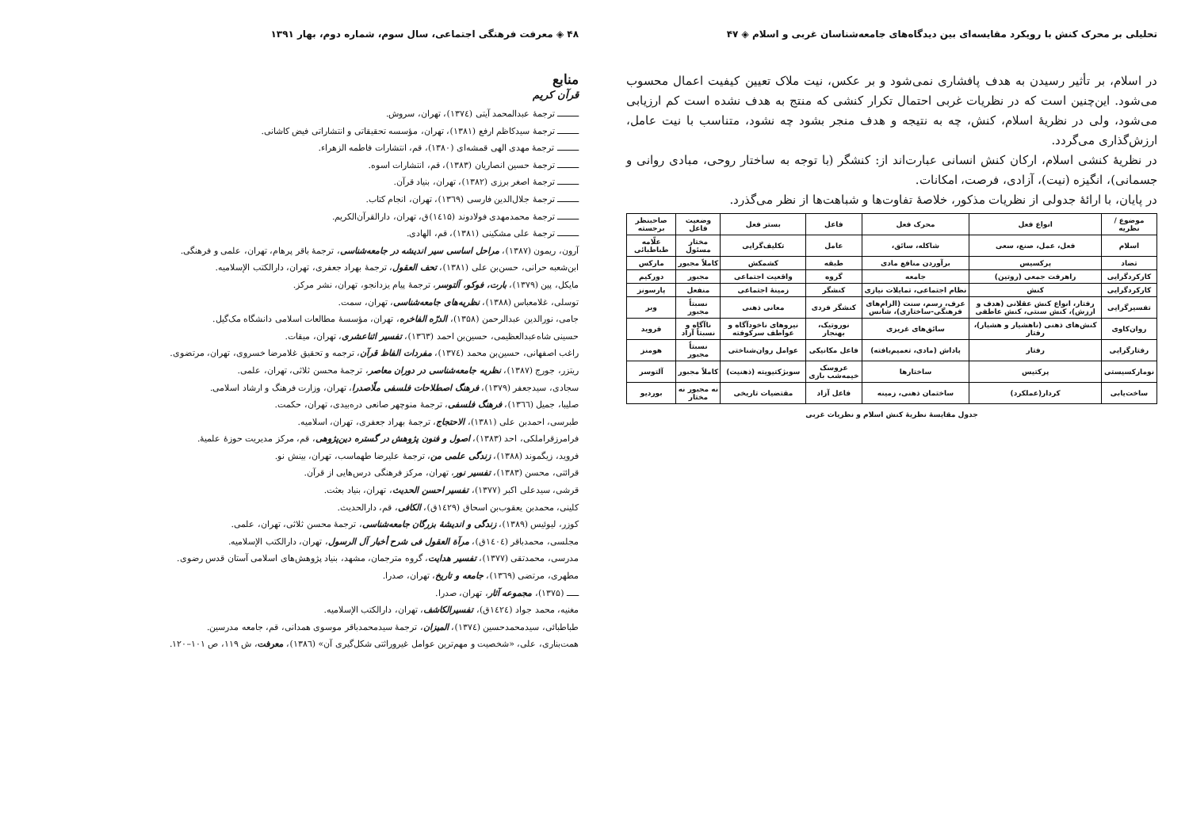تحلیلی بر محرک کنش با رویکرد مقایسه‌ای بین دیدگاه‌های جامعه‌شناسان غربی و اسلام ◈ ۴۷
در اسلام، بر تأثیر رسیدن به هدف پافشاری نمی‌شود و بر عکس، نیت ملاک تعیین کیفیت اعمال محسوب می‌شود. این‌چنین است که در نظریات غربی احتمال تکرار کنشی که منتج به هدف نشده است کم ارزیابی می‌شود، ولی در نظریهٔ اسلام، کنش، چه به نتیجه و هدف منجر بشود چه نشود، متناسب با نیت عامل، ارزش‌گذاری می‌گردد.
در نظریهٔ کنشی اسلام، ارکان کنش انسانی عبارت‌اند از: کنشگر (با توجه به ساختار روحی، مبادی روانی و جسمانی)، انگیزه (نیت)، آزادی، فرصت، امکانات.
در پایان، با ارائهٔ جدولی از نظریات مذکور، خلاصهٔ تفاوت‌ها و شباهت‌ها از نظر می‌گذرد.
| موضوع / نظریه | انواع فعل | محرک فعل | فاعل | بستر فعل | وضعیت فاعل | صاحبنظر برجسته |
| --- | --- | --- | --- | --- | --- | --- |
| اسلام | فعل، عمل، صنع، سعی | شاکله، سائق، | عامل | تکلیف‌گرایی | مختار مسئول | علّامه طباطبائی |
| تضاد | پرکسیس | برآوردن منافع مادی | طبقه | کشمکش | کاملاً مجبور | مارکس |
| کارکردگرایی | راهرفت جمعی (روتین) | جامعه | گروه | واقعیت اجتماعی | مجبور | دورکیم |
| کارکردگرایی | کنش | نظام اجتماعی، تمایلات نیازی | کنشگر | زمینهٔ اجتماعی | منفعل | پارسونز |
| تفسیرگرایی | رفتار، انواع کنش عقلانی (هدف و ارزش)، کنش سنتی، کنش عاطفی | عرف، رسم، سنت (الزام‌های فرهنگی-ساختاری)، شانس | کنشگر فردی | معانی ذهنی | نسبتاً مجبور | وبر |
| روان‌کاوی | کنش‌های ذهنی (ناهشیار و هشیار)، رفتار | سائق‌های غریزی | نوروتیک، بهنجار | نیروهای ناخودآگاه و عواطف سرکوفته | ناآگاه و نسبتاً آزاد | فروید |
| رفتارگرایی | رفتار | پاداش (مادی، تعمیم‌یافته) | فاعل مکانیکی | عوامل روان‌شناختی | نسبتاً مجبور | هومنز |
| نومارکسیستی | پرکتیس | ساختارها | عروسک خیمه‌شب بازی | سوبژکتیویته (ذهنیت) | کاملاً مجبور | آلتوسر |
| ساخت‌یابی | کردار(عملکرد) | ساختمان ذهنی، زمینه | فاعل آزاد | مقتضیات تاریخی | نه مجبور نه مختار | بوردیو |
جدول مقایسهٔ نظریهٔ کنش اسلام و نظریات غربی
۴۸ ◈ معرفت فرهنگی اجتماعی، سال سوم، شماره دوم، بهار ۱۳۹۱
منابع
قرآن کریم
ـــــــــ ترجمهٔ عبدالمحمد آیتی (۱۳۷٤)، تهران، سروش.
ـــــــــ ترجمهٔ سیدکاظم ارفع (۱۳۸۱)، تهران، مؤسسه تحقیقاتی و انتشاراتی فیض کاشانی.
ـــــــــ ترجمهٔ مهدی الهی قمشه‌ای (۱۳۸۰)، قم، انتشارات فاطمه الزهراء.
ـــــــــ ترجمهٔ حسین انصاریان (۱۳۸۳)، قم، انتشارات اسوه.
ـــــــــ ترجمهٔ اصغر برزی (۱۳۸۲)، تهران، بنیاد قرآن.
ـــــــــ ترجمهٔ جلال‌الدین فارسی (۱۳٦۹)، تهران، انجام کتاب.
ـــــــــ ترجمهٔ محمدمهدی فولادوند (۱٤۱۵)ق، تهران، دارالقرآن‌الکریم.
ـــــــــ ترجمهٔ علی مشکینی (۱۳۸۱)، قم، الهادی.
آرون، ریمون (۱۳۸۷)، مراحل اساسی سیر اندیشه در جامعه‌شناسی، ترجمهٔ باقر پرهام، تهران، علمی و فرهنگی.
ابن‌شعبه حرانی، حسن‌بن علی (۱۳۸۱)، تحف العقول، ترجمهٔ بهراد جعفری، تهران، دارالکتب الإسلامیه.
مایکل، پین (۱۳۷۹)، بارت، فوکو، آلتوسر، ترجمهٔ پیام یزدانجو، تهران، نشر مرکز.
توسلی، غلامعباس (۱۳۸۸)، نظریه‌های جامعه‌شناسی، تهران، سمت.
جامی، نورالدین عبدالرحمن (۱۳۵۸)، الدرّه الفاخره، تهران، مؤسسهٔ مطالعات اسلامی دانشگاه مک‌گیل.
حسینی شاه‌عبدالعظیمی، حسین‌بن احمد (۱۳٦۳)، تفسیر اثناعشری، تهران، میقات.
راغب اصفهانی، حسین‌بن محمد (۱۳۷٤)، مفردات الفاظ قرآن، ترجمه و تحقیق غلامرضا خسروی، تهران، مرتضوی.
ریتزر، جورج (۱۳۸۷)، نظریه جامعه‌شناسی در دوران معاصر، ترجمهٔ محسن ثلاثی، تهران، علمی.
سجادی، سیدجعفر (۱۳۷۹)، فرهنگ اصطلاحات فلسفی ملّاصدرا، تهران، وزارت فرهنگ و ارشاد اسلامی.
صلیبا، جمیل (۱۳٦٦)، فرهنگ فلسفی، ترجمهٔ منوچهر صانعی دره‌بیدی، تهران، حکمت.
طبرسی، احمدبن علی (۱۳۸۱)، الاحتجاج، ترجمهٔ بهراد جعفری، تهران، اسلامیه.
فرامرزقراملکی، احد (۱۳۸۳)، اصول و فنون پژوهش در گستره دین‌پژوهی، قم، مرکز مدیریت حوزهٔ علمیهٔ.
فروید، زیگموند (۱۳۸۸)، زندگی علمی من، ترجمهٔ علیرضا طهماسب، تهران، بینش نو.
قرائتی، محسن (۱۳۸۳)، تفسیر نور، تهران، مرکز فرهنگی درس‌هایی از قرآن.
قرشی، سیدعلی اکبر (۱۳۷۷)، تفسیر احسن الحدیث، تهران، بنیاد بعثت.
کلینی، محمدبن یعقوب‌بن اسحاق (۱٤۲۹ق)، الکافی، قم، دارالحدیث.
کوزر، لیوئیس (۱۳۸۹)، زندگی و اندیشهٔ بزرگان جامعه‌شناسی، ترجمهٔ محسن ثلاثی، تهران، علمی.
مجلسی، محمدباقر (۱٤۰٤ق)، مرآة العقول فی شرح أخبار آل الرسول، تهران، دارالکتب الإسلامیه.
مدرسی، محمدتقی (۱۳۷۷)، تفسیر هدایت، گروه مترجمان، مشهد، بنیاد پژوهش‌های اسلامی آستان قدس رضوی.
مطهری، مرتضی (۱۳٦۹)، جامعه و تاریخ، تهران، صدرا.
ـــــ (۱۳۷۵)، مجموعه آثار، تهران، صدرا.
مغنیه، محمد جواد (۱٤۲٤ق)، تفسیرالکاشف، تهران، دارالکتب الإسلامیه.
طباطبائی، سیدمحمدحسین (۱۳۷٤)، المیزان، ترجمهٔ سیدمحمدباقر موسوی همدانی، قم، جامعه مدرسین.
همت‌بناری، علی، «شخصیت و مهم‌ترین عوامل غیروراثتی شکل‌گیری آن» (۱۳۸٦)، معرفت، ش ۱۱۹، ص ۱۰۱–۱۲۰.